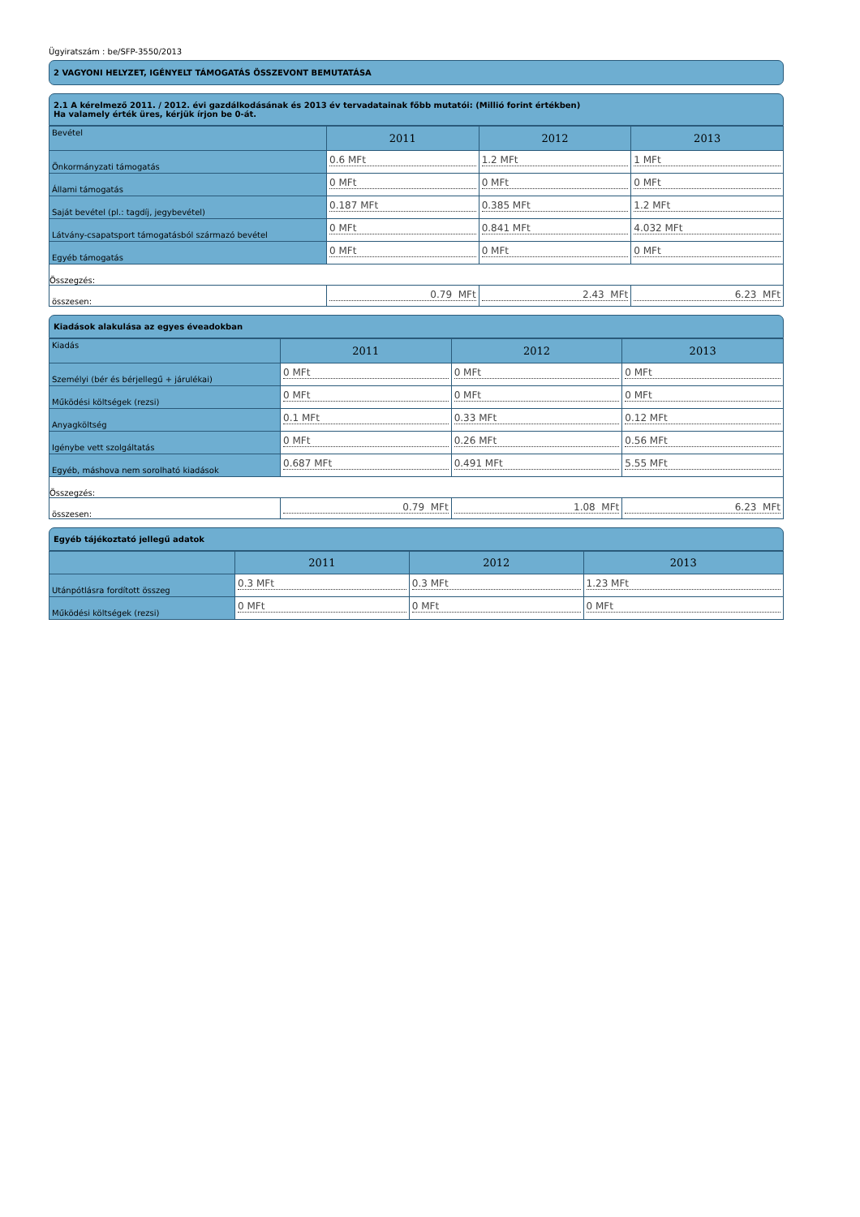Ügyiratszám : be/SFP-3550/2013
2 VAGYONI HELYZET, IGÉNYELT TÁMOGATÁS ÖSSZEVONT BEMUTATÁSA
2.1 A kérelmező 2011. / 2012. évi gazdálkodásának és 2013 év tervadatainak főbb mutatói: (Millió forint értékben)
Ha valamely érték üres, kérjük írjon be 0-át.
| Bevétel | 2011 | 2012 | 2013 |
| Önkormányzati támogatás | 0.6 MFt | 1.2 MFt | 1 MFt |
| Állami támogatás | 0 MFt | 0 MFt | 0 MFt |
| Saját bevétel (pl.: tagdíj, jegybevétel) | 0.187 MFt | 0.385 MFt | 1.2 MFt |
| Látvány-csapatsport támogatásból származó bevétel | 0 MFt | 0.841 MFt | 4.032 MFt |
| Egyéb támogatás | 0 MFt | 0 MFt | 0 MFt |
| Összegzés: | | | |
| összesen: | 0.79 MFt | 2.43 MFt | 6.23 MFt |
Kiadások alakulása az egyes éveadokban
| Kiadás | 2011 | 2012 | 2013 |
| Személyi (bér és bérjellegű + járulékai) | 0 MFt | 0 MFt | 0 MFt |
| Működési költségek (rezsi) | 0 MFt | 0 MFt | 0 MFt |
| Anyagköltség | 0.1 MFt | 0.33 MFt | 0.12 MFt |
| Igénybe vett szolgáltatás | 0 MFt | 0.26 MFt | 0.56 MFt |
| Egyéb, máshova nem sorolható kiadások | 0.687 MFt | 0.491 MFt | 5.55 MFt |
| Összegzés: | | | |
| összesen: | 0.79 MFt | 1.08 MFt | 6.23 MFt |
Egyéb tájékoztató jellegű adatok
| | 2011 | 2012 | 2013 |
| Utánpótlásra fordított összeg | 0.3 MFt | 0.3 MFt | 1.23 MFt |
| Működési költségek (rezsi) | 0 MFt | 0 MFt | 0 MFt |